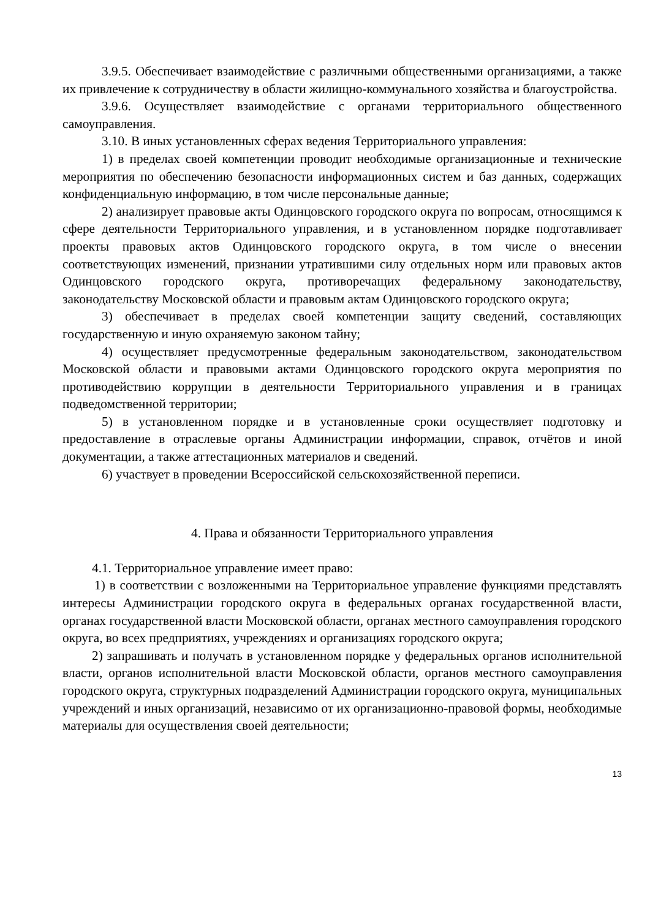3.9.5. Обеспечивает взаимодействие с различными общественными организациями, а также их привлечение к сотрудничеству в области жилищно-коммунального хозяйства и благоустройства.
3.9.6. Осуществляет взаимодействие с органами территориального общественного самоуправления.
3.10. В иных установленных сферах ведения Территориального управления:
1) в пределах своей компетенции проводит необходимые организационные и технические мероприятия по обеспечению безопасности информационных систем и баз данных, содержащих конфиденциальную информацию, в том числе персональные данные;
2) анализирует правовые акты Одинцовского городского округа по вопросам, относящимся к сфере деятельности Территориального управления, и в установленном порядке подготавливает проекты правовых актов Одинцовского городского округа, в том числе о внесении соответствующих изменений, признании утратившими силу отдельных норм или правовых актов Одинцовского городского округа, противоречащих федеральному законодательству, законодательству Московской области и правовым актам Одинцовского городского округа;
3) обеспечивает в пределах своей компетенции защиту сведений, составляющих государственную и иную охраняемую законом тайну;
4) осуществляет предусмотренные федеральным законодательством, законодательством Московской области и правовыми актами Одинцовского городского округа мероприятия по противодействию коррупции в деятельности Территориального управления и в границах подведомственной территории;
5) в установленном порядке и в установленные сроки осуществляет подготовку и предоставление в отраслевые органы Администрации информации, справок, отчётов и иной документации, а также аттестационных материалов и сведений.
6) участвует в проведении Всероссийской сельскохозяйственной переписи.
4. Права и обязанности Территориального управления
4.1. Территориальное управление имеет право:
1) в соответствии с возложенными на Территориальное управление функциями представлять интересы Администрации городского округа в федеральных органах государственной власти, органах государственной власти Московской области, органах местного самоуправления городского округа, во всех предприятиях, учреждениях и организациях городского округа;
2) запрашивать и получать в установленном порядке у федеральных органов исполнительной власти, органов исполнительной власти Московской области, органов местного самоуправления городского округа, структурных подразделений Администрации городского округа, муниципальных учреждений и иных организаций, независимо от их организационно-правовой формы, необходимые материалы для осуществления своей деятельности;
13